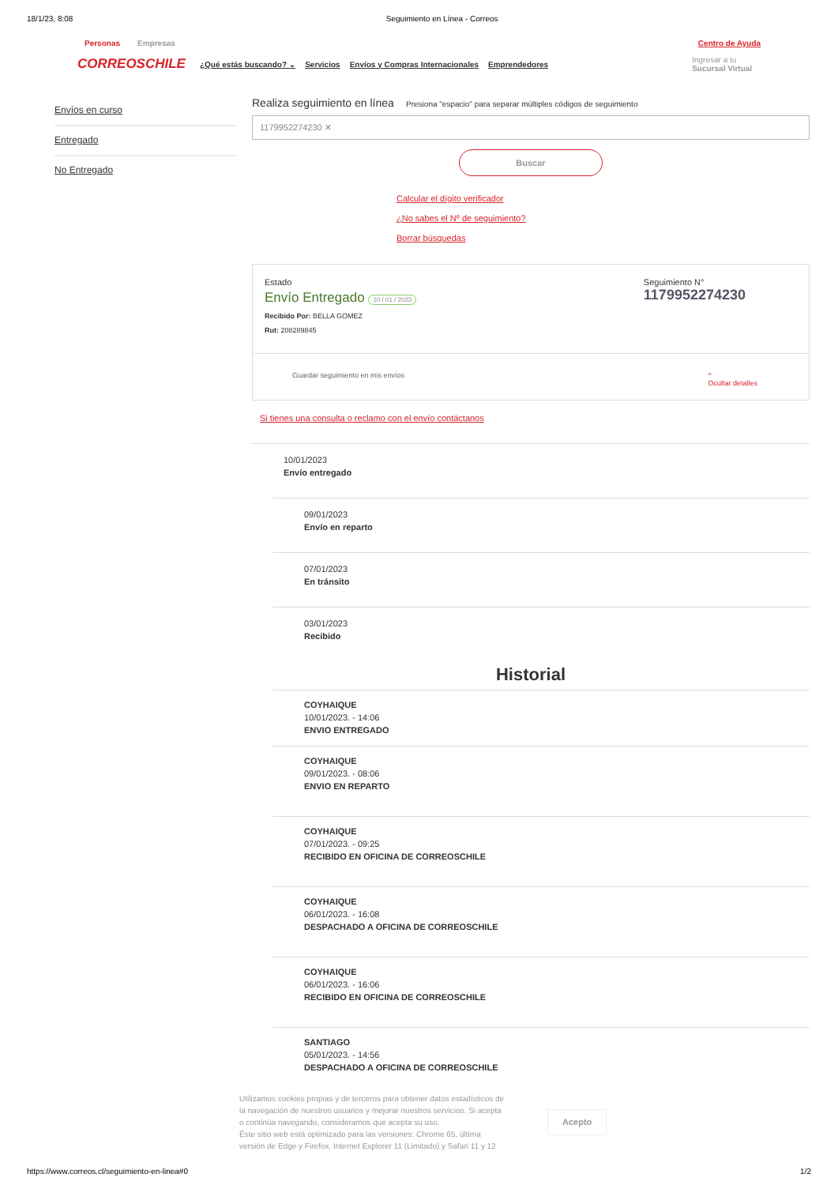18/1/23, 8:08 Seguimiento en Línea - Correos
Personas Empresas Centro de Ayuda
CORREOSCHILE ¿Qué estás buscando? ⌄ Servicios Envíos y Compras Internacionales Emprendedores Ingresar a tu
Sucursal Virtual
Envíos en curso
Entregado
No Entregado
Realiza seguimiento en línea Presiona "espacio" para separar múltiples códigos de seguimiento
1179952274230 ✕
Buscar
Calcular el dígito verificador
¿No sabes el Nº de seguimiento?
Borrar búsquedas
Estado
Envío Entregado 10 / 01 / 2023
Recibido Por: BELLA GOMEZ
Rut: 208289845
Seguimiento N°
1179952274230
Guardar seguimiento en mis envíos ^
Ocultar detalles
Si tienes una consulta o reclamo con el envío contáctanos
10/01/2023
Envío entregado
09/01/2023
Envío en reparto
07/01/2023
En tránsito
03/01/2023
Recibido
Historial
COYHAIQUE
10/01/2023. - 14:06
ENVIO ENTREGADO
COYHAIQUE
09/01/2023. - 08:06
ENVIO EN REPARTO
COYHAIQUE
07/01/2023. - 09:25
RECIBIDO EN OFICINA DE CORREOSCHILE
COYHAIQUE
06/01/2023. - 16:08
DESPACHADO A OFICINA DE CORREOSCHILE
COYHAIQUE
06/01/2023. - 16:06
RECIBIDO EN OFICINA DE CORREOSCHILE
SANTIAGO
05/01/2023. - 14:56
DESPACHADO A OFICINA DE CORREOSCHILE
Utilizamos cookies propias y de terceros para obtener datos estadísticos de la navegación de nuestros usuarios y mejorar nuestros servicios. Si acepta o continúa navegando, consideramos que acepta su uso.
Éste sitio web está optimizado para las versiones: Chrome 65, última versión de Edge y Firefox, Internet Explorer 11 (Limitado) y Safari 11 y 12
Acepto
https://www.correos.cl/seguimiento-en-linea#0 1/2